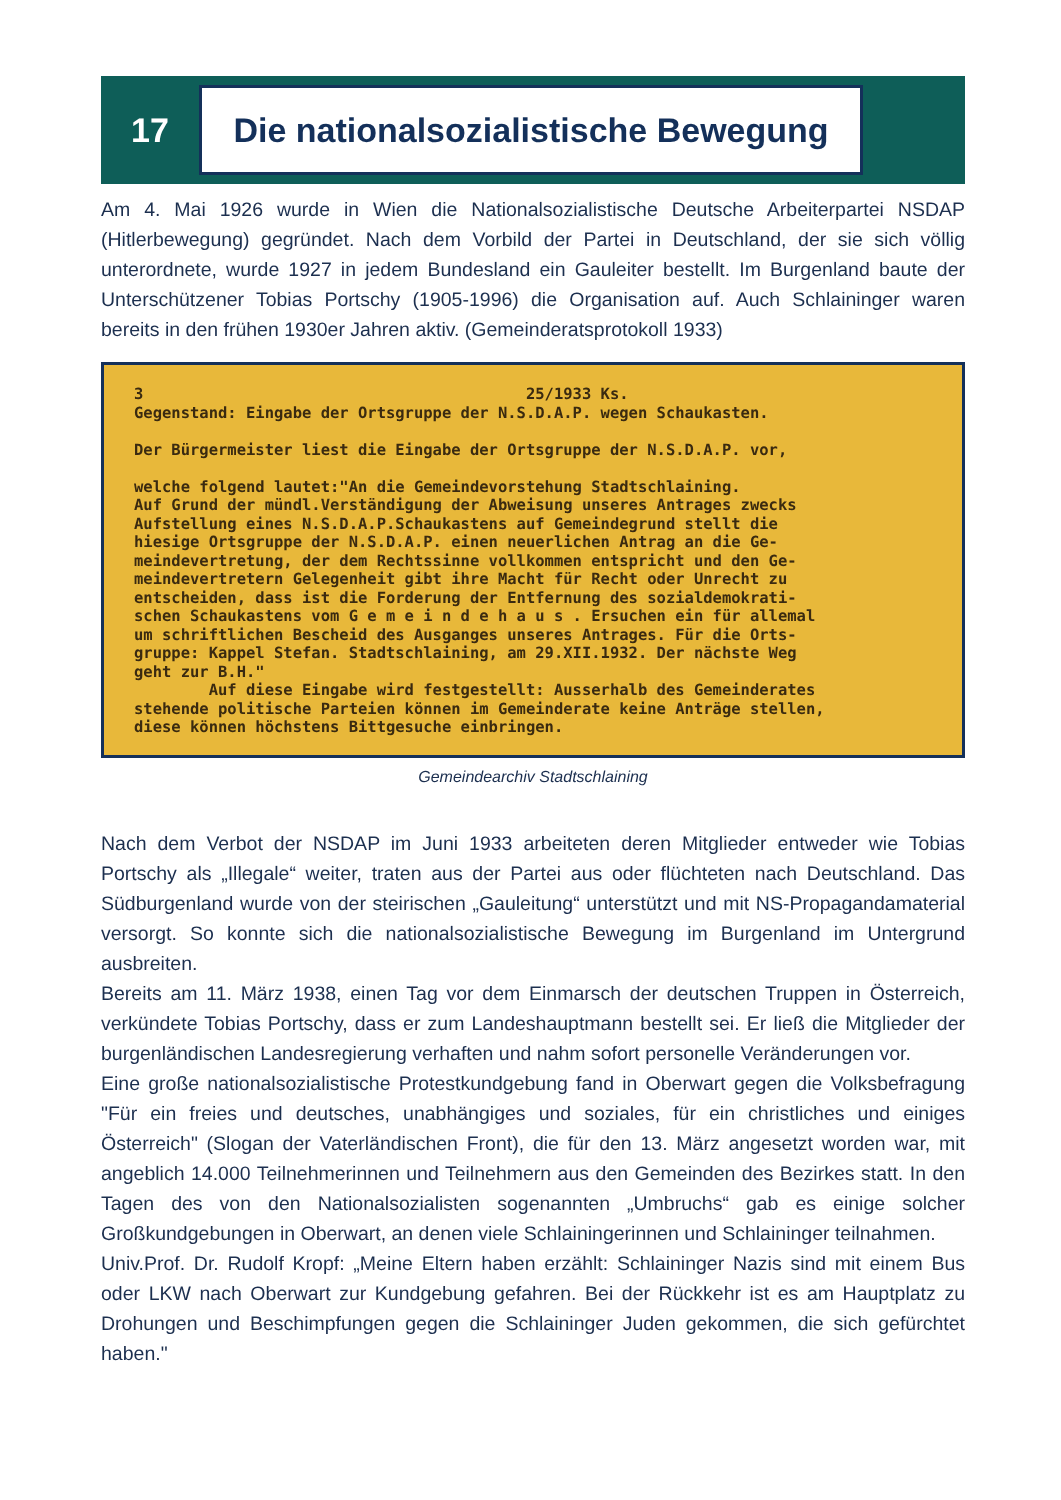17
Die nationalsozialistische Bewegung
Am 4. Mai 1926 wurde in Wien die Nationalsozialistische Deutsche Arbeiterpartei NSDAP (Hitlerbewegung) gegründet. Nach dem Vorbild der Partei in Deutschland, der sie sich völlig unterordnete, wurde 1927 in jedem Bundesland ein Gauleiter bestellt. Im Burgenland baute der Unterschützener Tobias Portschy (1905-1996) die Organisation auf. Auch Schlaininger waren bereits in den frühen 1930er Jahren aktiv. (Gemeinderatsprotokoll 1933)
3 25/1933 Ks. Gegenstand: Eingabe der Ortsgruppe der N.S.D.A.P. wegen Schaukasten. Der Bürgermeister liest die Eingabe der Ortsgruppe der N.S.D.A.P. vor, welche folgend lautet:"An die Gemeindevorstehung Stadtschlaining. Auf Grund der mündl.Verständigung der Abweisung unseres Antrages zwecks Aufstellung eines N.S.D.A.P.Schaukastens auf Gemeindegrund stellt die hiesige Ortsgruppe der N.S.D.A.P. einen neuerlichen Antrag an die Ge- meindevertretung, der dem Rechtssinne vollkommen entspricht und den Ge- meindevertretern Gelegenheit gibt ihre Macht für Recht oder Unrecht zu entscheiden, dass ist die Forderung der Entfernung des sozialdemokrati- schen Schaukastens vom G e m e i n d e h a u s . Ersuchen ein für allemal um schriftlichen Bescheid des Ausganges unseres Antrages. Für die Orts- gruppe: Kappel Stefan. Stadtschlaining, am 29.XII.1932. Der nächste Weg geht zur B.H." Auf diese Eingabe wird festgestellt: Ausserhalb des Gemeinderates stehende politische Parteien können im Gemeinderate keine Anträge stellen, diese können höchstens Bittgesuche einbringen.
Gemeindearchiv Stadtschlaining
Nach dem Verbot der NSDAP im Juni 1933 arbeiteten deren Mitglieder entweder wie Tobias Portschy als „Illegale“ weiter, traten aus der Partei aus oder flüchteten nach Deutschland. Das Südburgenland wurde von der steirischen „Gauleitung“ unterstützt und mit NS-Propagandamaterial versorgt. So konnte sich die nationalsozialistische Bewegung im Burgenland im Untergrund ausbreiten.
Bereits am 11. März 1938, einen Tag vor dem Einmarsch der deutschen Truppen in Österreich, verkündete Tobias Portschy, dass er zum Landeshauptmann bestellt sei. Er ließ die Mitglieder der burgenländischen Landesregierung verhaften und nahm sofort personelle Veränderungen vor.
Eine große nationalsozialistische Protestkundgebung fand in Oberwart gegen die Volksbefragung "Für ein freies und deutsches, unabhängiges und soziales, für ein christliches und einiges Österreich" (Slogan der Vaterländischen Front), die für den 13. März angesetzt worden war, mit angeblich 14.000 Teilnehmerinnen und Teilnehmern aus den Gemeinden des Bezirkes statt. In den Tagen des von den Nationalsozialisten sogenannten „Umbruchs“ gab es einige solcher Großkundgebungen in Oberwart, an denen viele Schlainingerinnen und Schlaininger teilnahmen.
Univ.Prof. Dr. Rudolf Kropf: „Meine Eltern haben erzählt: Schlaininger Nazis sind mit einem Bus oder LKW nach Oberwart zur Kundgebung gefahren. Bei der Rückkehr ist es am Hauptplatz zu Drohungen und Beschimpfungen gegen die Schlaininger Juden gekommen, die sich gefürchtet haben."